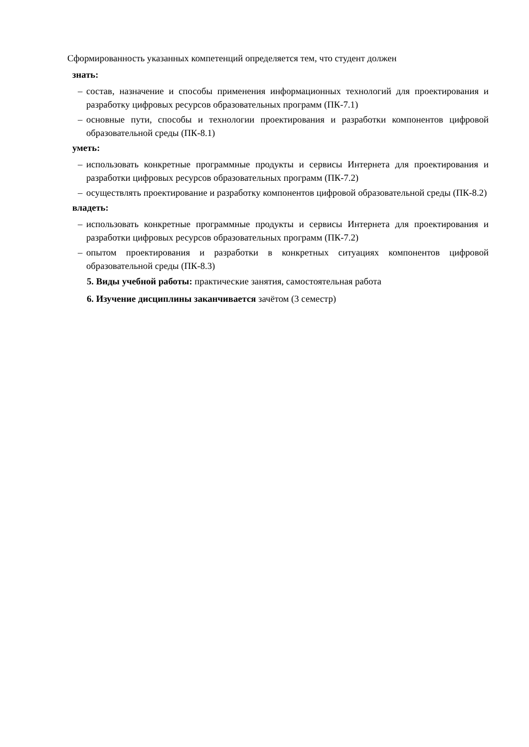Сформированность указанных компетенций определяется тем, что студент должен
знать:
– состав, назначение и способы применения информационных технологий для проектирования и разработку цифровых ресурсов образовательных программ (ПК-7.1)
– основные пути, способы и технологии проектирования и разработки компонентов цифровой образовательной среды (ПК-8.1)
уметь:
– использовать конкретные программные продукты и сервисы Интернета для проектирования и разработки цифровых ресурсов образовательных программ (ПК-7.2)
– осуществлять проектирование и разработку компонентов цифровой образовательной среды (ПК-8.2)
владеть:
– использовать конкретные программные продукты и сервисы Интернета для проектирования и разработки цифровых ресурсов образовательных программ (ПК-7.2)
– опытом проектирования и разработки в конкретных ситуациях компонентов цифровой образовательной среды (ПК-8.3)
5. Виды учебной работы: практические занятия, самостоятельная работа
6. Изучение дисциплины заканчивается зачётом (3 семестр)